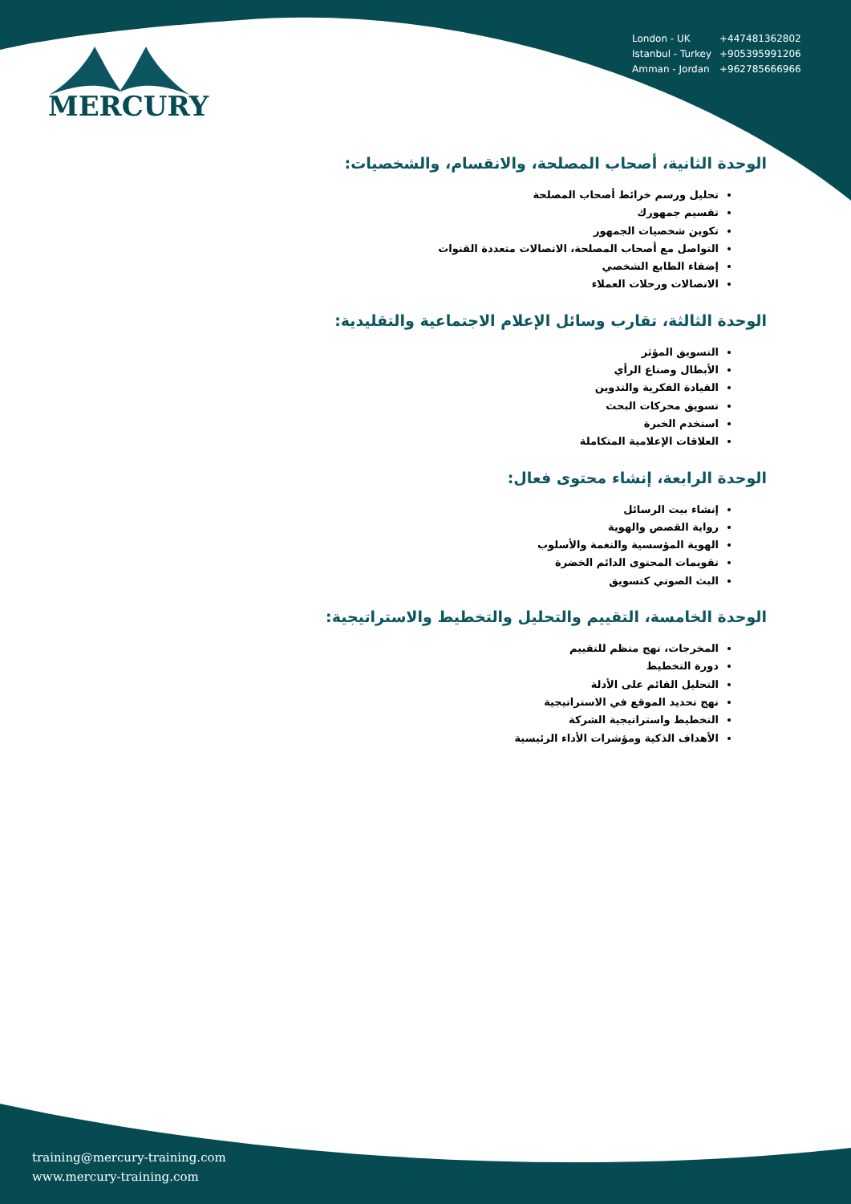MERCURY
| London - UK | +447481362802 |
| Istanbul - Turkey | +905395991206 |
| Amman - Jordan | +962785666966 |
الوحدة الثانية، أصحاب المصلحة، والانقسام، والشخصيات:
تحليل ورسم خرائط أصحاب المصلحة
تقسيم جمهورك
تكوين شخصيات الجمهور
التواصل مع أصحاب المصلحة، الاتصالات متعددة القنوات
إضفاء الطابع الشخصي
الاتصالات ورحلات العملاء
الوحدة الثالثة، تقارب وسائل الإعلام الاجتماعية والتقليدية:
التسويق المؤثر
الأبطال وصناع الرأي
القيادة الفكرية والتدوين
تسويق محركات البحث
استخدم الخبرة
العلاقات الإعلامية المتكاملة
الوحدة الرابعة، إنشاء محتوى فعال:
إنشاء بيت الرسائل
رواية القصص والهوية
الهوية المؤسسية والنغمة والأسلوب
تقويمات المحتوى الدائم الخضرة
البث الصوتي كتسويق
الوحدة الخامسة، التقييم والتحليل والتخطيط والاستراتيجية:
المخرجات، نهج منظم للتقييم
دورة التخطيط
التحليل القائم على الأدلة
نهج تحديد الموقع في الاستراتيجية
التخطيط واستراتيجية الشركة
الأهداف الذكية ومؤشرات الأداء الرئيسية
training@mercury-training.com
www.mercury-training.com